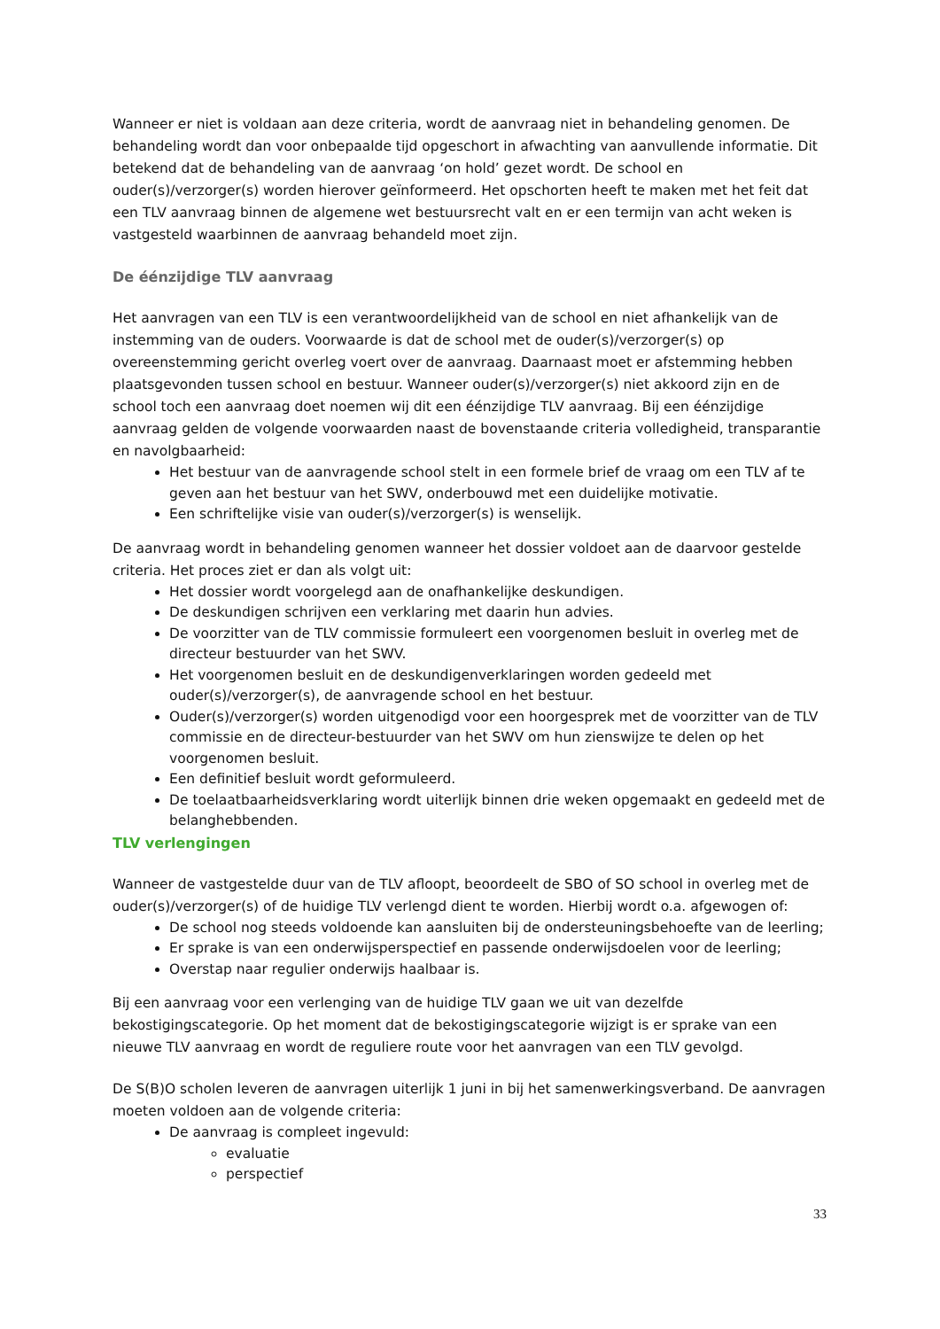Wanneer er niet is voldaan aan deze criteria, wordt de aanvraag niet in behandeling genomen. De behandeling wordt dan voor onbepaalde tijd opgeschort in afwachting van aanvullende informatie. Dit betekend dat de behandeling van de aanvraag ‘on hold’ gezet wordt. De school en ouder(s)/verzorger(s) worden hierover geïnformeerd. Het opschorten heeft te maken met het feit dat een TLV aanvraag binnen de algemene wet bestuursrecht valt en er een termijn van acht weken is vastgesteld waarbinnen de aanvraag behandeld moet zijn.
De éénzijdige TLV aanvraag
Het aanvragen van een TLV is een verantwoordelijkheid van de school en niet afhankelijk van de instemming van de ouders. Voorwaarde is dat de school met de ouder(s)/verzorger(s) op overeenstemming gericht overleg voert over de aanvraag. Daarnaast moet er afstemming hebben plaatsgevonden tussen school en bestuur. Wanneer ouder(s)/verzorger(s) niet akkoord zijn en de school toch een aanvraag doet noemen wij dit een éénzijdige TLV aanvraag. Bij een éénzijdige aanvraag gelden de volgende voorwaarden naast de bovenstaande criteria volledigheid, transparantie en navolgbaarheid:
Het bestuur van de aanvragende school stelt in een formele brief de vraag om een TLV af te geven aan het bestuur van het SWV, onderbouwd met een duidelijke motivatie.
Een schriftelijke visie van ouder(s)/verzorger(s) is wenselijk.
De aanvraag wordt in behandeling genomen wanneer het dossier voldoet aan de daarvoor gestelde criteria. Het proces ziet er dan als volgt uit:
Het dossier wordt voorgelegd aan de onafhankelijke deskundigen.
De deskundigen schrijven een verklaring met daarin hun advies.
De voorzitter van de TLV commissie formuleert een voorgenomen besluit in overleg met de directeur bestuurder van het SWV.
Het voorgenomen besluit en de deskundigenverklaringen worden gedeeld met ouder(s)/verzorger(s), de aanvragende school en het bestuur.
Ouder(s)/verzorger(s) worden uitgenodigd voor een hoorgesprek met de voorzitter van de TLV commissie en de directeur-bestuurder van het SWV om hun zienswijze te delen op het voorgenomen besluit.
Een definitief besluit wordt geformuleerd.
De toelaatbaarheidsverklaring wordt uiterlijk binnen drie weken opgemaakt en gedeeld met de belanghebbenden.
TLV verlengingen
Wanneer de vastgestelde duur van de TLV afloopt, beoordeelt de SBO of SO school in overleg met de ouder(s)/verzorger(s) of de huidige TLV verlengd dient te worden. Hierbij wordt o.a. afgewogen of:
De school nog steeds voldoende kan aansluiten bij de ondersteuningsbehoefte van de leerling;
Er sprake is van een onderwijsperspectief en passende onderwijsdoelen voor de leerling;
Overstap naar regulier onderwijs haalbaar is.
Bij een aanvraag voor een verlenging van de huidige TLV gaan we uit van dezelfde bekostigingscategorie. Op het moment dat de bekostigingscategorie wijzigt is er sprake van een nieuwe TLV aanvraag en wordt de reguliere route voor het aanvragen van een TLV gevolgd.
De S(B)O scholen leveren de aanvragen uiterlijk 1 juni in bij het samenwerkingsverband. De aanvragen moeten voldoen aan de volgende criteria:
De aanvraag is compleet ingevuld:
evaluatie
perspectief
33